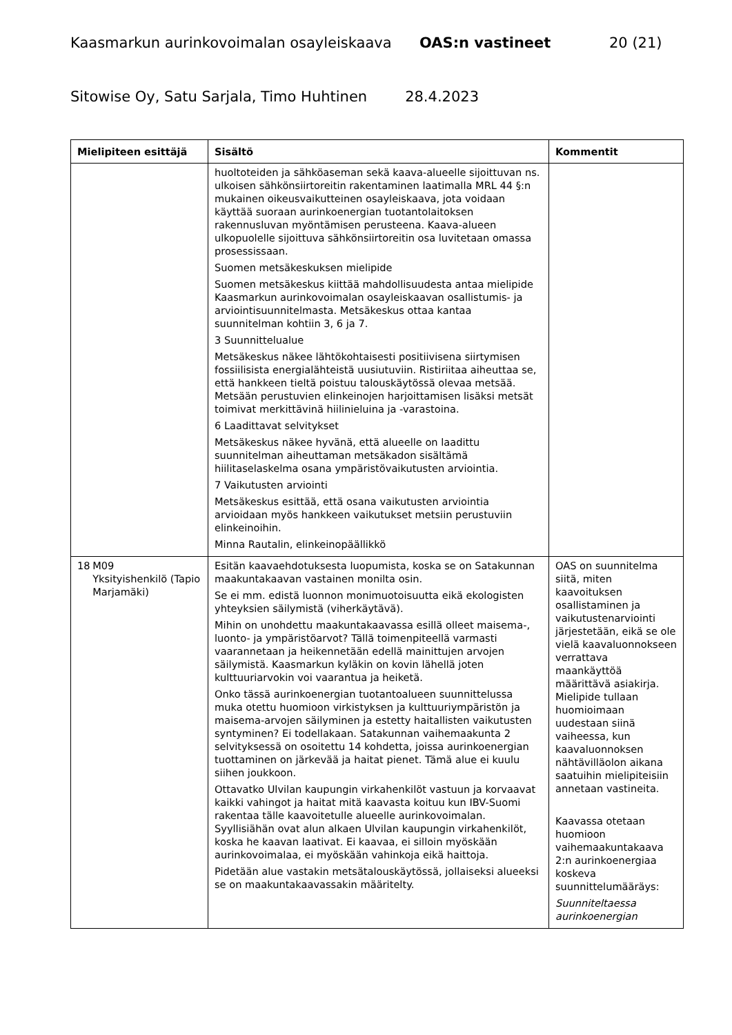Kaasmarkun aurinkovoimalan osayleiskaava OAS:n vastineet 20 (21)
Sitowise Oy, Satu Sarjala, Timo Huhtinen 28.4.2023
| Mielipiteen esittäjä | Sisältö | Kommentit |
| --- | --- | --- |
| | huoltoteiden ja sähköaseman sekä kaava-alueelle sijoittuvan ns. ulkoisen sähkönsiirtoreitin rakentaminen laatimalla MRL 44 §:n mukainen oikeusvaikutteinen osayleiskaava, jota voidaan käyttää suoraan aurinkoenergian tuotantolaitoksen rakennusluvan myöntämisen perusteena. Kaava-alueen ulkopuolelle sijoittuva sähkönsiirtoreitin osa luvitetaan omassa prosessissaan. Suomen metsäkeskuksen mielipide Suomen metsäkeskus kiittää mahdollisuudesta antaa mielipide Kaasmarkun aurinkovoimalan osayleiskaavan osallistumis- ja arviointisuunnitelmasta. Metsäkeskus ottaa kantaa suunnitelman kohtiin 3, 6 ja 7. 3 Suunnittelualue Metsäkeskus näkee lähtökohtaisesti positiivisena siirtymisen fossiilisista energialähteistä uusiutuviin. Ristiriitaa aiheuttaa se, että hankkeen tieltä poistuu talouskäytössä olevaa metsää. Metsään perustuvien elinkeinojen harjoittamisen lisäksi metsät toimivat merkittävinä hiilinieluina ja -varastoina. 6 Laadittavat selvitykset Metsäkeskus näkee hyvänä, että alueelle on laadittu suunnitelman aiheuttaman metsäkadon sisältämä hiilitaselaskelma osana ympäristövaikutusten arviointia. 7 Vaikutusten arviointi Metsäkeskus esittää, että osana vaikutusten arviointia arvioidaan myös hankkeen vaikutukset metsiin perustuviin elinkeinoihin. Minna Rautalin, elinkeinopäällikkö | |
| 18 M09 Yksityishenkilö (Tapio Marjamäki) | Esitän kaavaehdotuksesta luopumista, koska se on Satakunnan maakuntakaavan vastainen monilta osin. Se ei mm. edistä luonnon monimuotoisuutta eikä ekologisten yhteyksien säilymistä (viherkäytävä). Mihin on unohdettu maakuntakaavassa esillä olleet maisema-, luonto- ja ympäristöarvot? Tällä toimenpiteellä varmasti vaarannetaan ja heikennetään edellä mainittujen arvojen säilymistä. Kaasmarkun kyläkin on kovin lähellä joten kulttuuriarvokin voi vaarantua ja heiketä. Onko tässä aurinkoenergian tuotantoalueen suunnittelussa muka otettu huomioon virkistyksen ja kulttuuriympäristön ja maisema-arvojen säilyminen ja estetty haitallisten vaikutusten syntyminen? Ei todellakaan. Satakunnan vaihemaakunta 2 selvityksessä on osoitettu 14 kohdetta, joissa aurinkoenergian tuottaminen on järkevää ja haitat pienet. Tämä alue ei kuulu siihen joukkoon. Ottavatko Ulvilan kaupungin virkahenkilöt vastuun ja korvaavat kaikki vahingot ja haitat mitä kaavasta koituu kun IBV-Suomi rakentaa tälle kaavoitetulle alueelle aurinkovoimalan. Syyllisiähän ovat alun alkaen Ulvilan kaupungin virkahenkilöt, koska he kaavan laativat. Ei kaavaa, ei silloin myöskään aurinkovoimalaa, ei myöskään vahinkoja eikä haittoja. Pidetään alue vastakin metsätalouskäytössä, jollaiseksi alueeksi se on maakuntakaavassakin määritelty. | OAS on suunnitelma siitä, miten kaavoituksen osallistaminen ja vaikutustenarviointi järjestetään, eikä se ole vielä kaavaluonnokseen verrattava maankäyttöä määrittävä asiakirja. Mielipide tullaan huomioimaan uudestaan siinä vaiheessa, kun kaavaluonnoksen nähtävilläolon aikana saatuihin mielipiteisiin annetaan vastineita. Kaavassa otetaan huomioon vaihemaakuntakaava 2:n aurinkoenergiaa koskeva suunnittelumääräys: Suunniteltaessa aurinkoenergian |